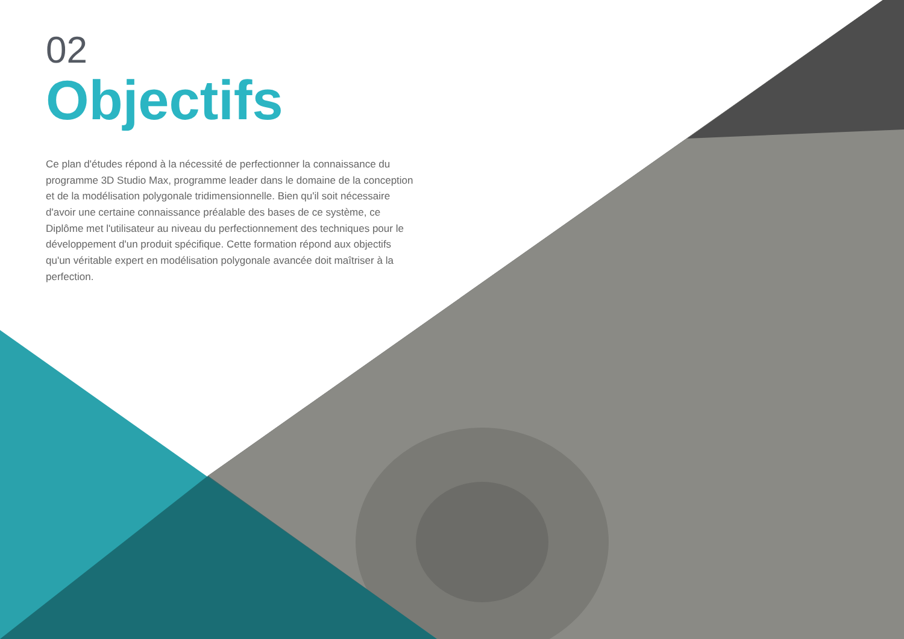02
Objectifs
Ce plan d'études répond à la nécessité de perfectionner la connaissance du programme 3D Studio Max, programme leader dans le domaine de la conception et de la modélisation polygonale tridimensionnelle. Bien qu'il soit nécessaire d'avoir une certaine connaissance préalable des bases de ce système, ce Diplôme met l'utilisateur au niveau du perfectionnement des techniques pour le développement d'un produit spécifique. Cette formation répond aux objectifs qu'un véritable expert en modélisation polygonale avancée doit maîtriser à la perfection.